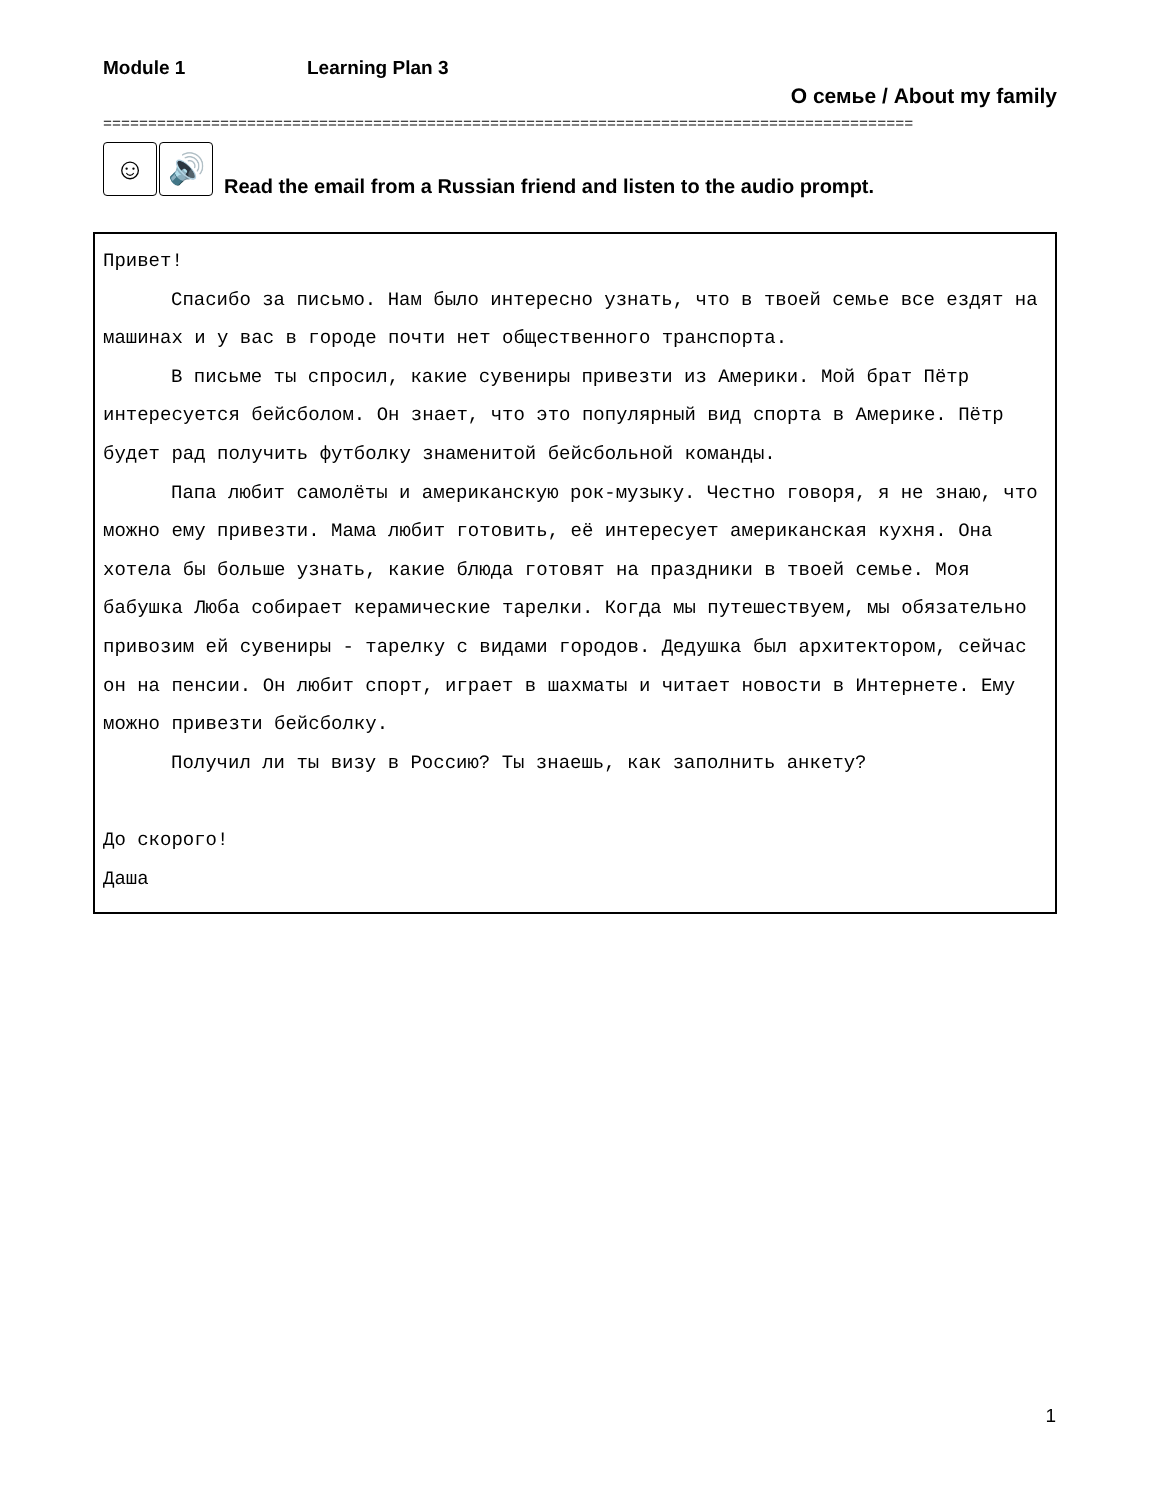Module 1 Learning Plan 3
О семье / About my family
==========================================================================================
☺ 🔊
Read the email from a Russian friend and listen to the audio prompt.
Привет!
Спасибо за письмо. Нам было интересно узнать, что в твоей семье все ездят на машинах и у вас в городе почти нет общественного транспорта.
В письме ты спросил, какие сувениры привезти из Америки. Мой брат Пётр интересуется бейсболом. Он знает, что это популярный вид спорта в Америке. Пётр будет рад получить футболку знаменитой бейсбольной команды.
Папа любит самолёты и американскую рок-музыку. Честно говоря, я не знаю, что можно ему привезти. Мама любит готовить, её интересует американская кухня. Она хотела бы больше узнать, какие блюда готовят на праздники в твоей семье. Моя бабушка Люба собирает керамические тарелки. Когда мы путешествуем, мы обязательно привозим ей сувениры - тарелку с видами городов. Дедушка был архитектором, сейчас он на пенсии. Он любит спорт, играет в шахматы и читает новости в Интернете. Ему можно привезти бейсболку.
Получил ли ты визу в Россию? Ты знаешь, как заполнить анкету?
До скорого!
Даша
1